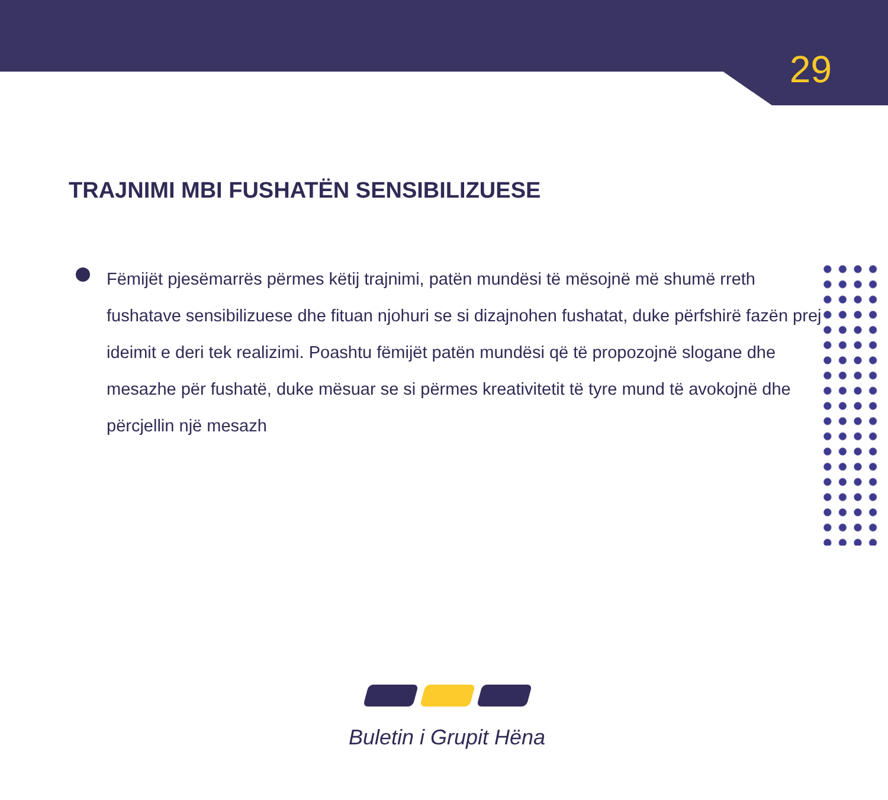29
TRAJNIMI MBI FUSHATËN SENSIBILIZUESE
Fëmijët pjesëmarrës përmes këtij trajnimi, patën mundësi të mësojnë më shumë rreth fushatave sensibilizuese dhe fituan njohuri se si dizajnohen fushatat, duke përfshirë fazën prej ideimit e deri tek realizimi. Poashtu fëmijët patën mundësi që të propozojnë slogane dhe mesazhe për fushatë, duke mësuar se si përmes kreativitetit të tyre mund të avokojnë dhe përcjellin një mesazh
Buletin i Grupit Hëna